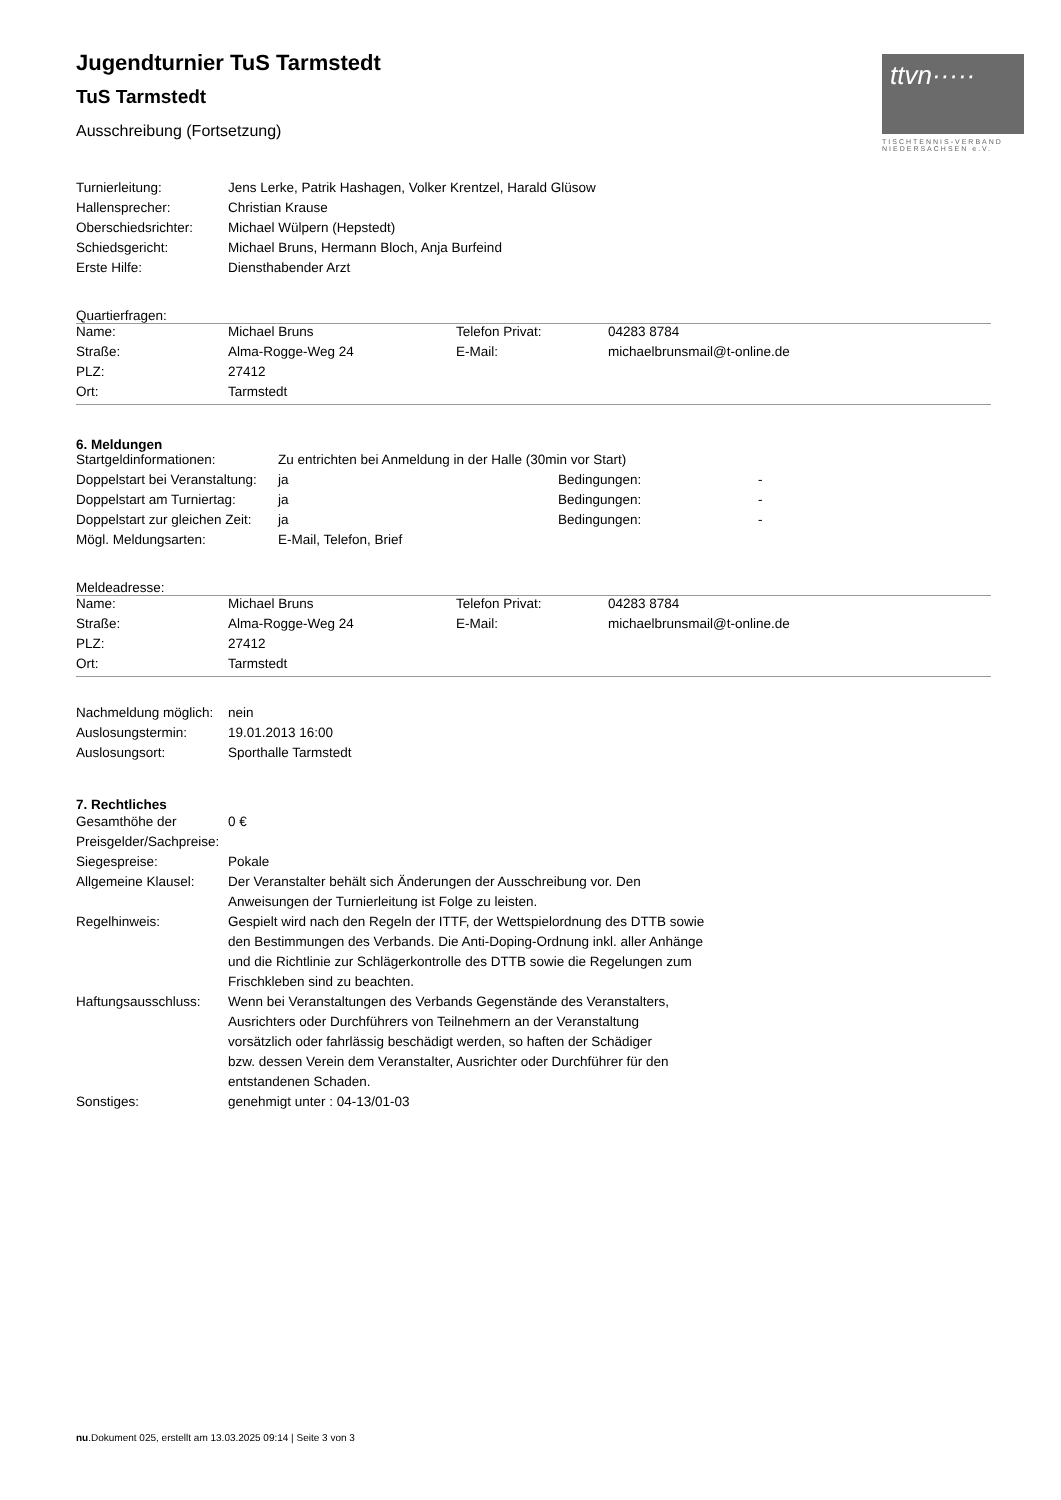ttvn·····
TISCHTENNIS-VERBAND
NIEDERSACHSEN e.V.
Jugendturnier TuS Tarmstedt
TuS Tarmstedt
Ausschreibung (Fortsetzung)
| Turnierleitung: | Jens Lerke, Patrik Hashagen, Volker Krentzel, Harald Glüsow |
| Hallensprecher: | Christian Krause |
| Oberschiedsrichter: | Michael Wülpern (Hepstedt) |
| Schiedsgericht: | Michael Bruns, Hermann Bloch, Anja Burfeind |
| Erste Hilfe: | Diensthabender Arzt |
Quartierfragen:
| Name: | Michael Bruns | Telefon Privat: | 04283 8784 |
| Straße: | Alma-Rogge-Weg 24 | E-Mail: | michaelbrunsmail@t-online.de |
| PLZ: | 27412 | | |
| Ort: | Tarmstedt | | |
6. Meldungen
| Startgeldinformationen: | Zu entrichten bei Anmeldung in der Halle (30min vor Start) | | |
| Doppelstart bei Veranstaltung: | ja | Bedingungen: | - |
| Doppelstart am Turniertag: | ja | Bedingungen: | - |
| Doppelstart zur gleichen Zeit: | ja | Bedingungen: | - |
| Mögl. Meldungsarten: | E-Mail, Telefon, Brief | | |
Meldeadresse:
| Name: | Michael Bruns | Telefon Privat: | 04283 8784 |
| Straße: | Alma-Rogge-Weg 24 | E-Mail: | michaelbrunsmail@t-online.de |
| PLZ: | 27412 | | |
| Ort: | Tarmstedt | | |
| Nachmeldung möglich: | nein |
| Auslosungstermin: | 19.01.2013 16:00 |
| Auslosungsort: | Sporthalle Tarmstedt |
7. Rechtliches
| Gesamthöhe der Preisgelder/Sachpreise: | 0 € |
| Siegespreise: | Pokale |
| Allgemeine Klausel: | Der Veranstalter behält sich Änderungen der Ausschreibung vor. Den Anweisungen der Turnierleitung ist Folge zu leisten. |
| Regelhinweis: | Gespielt wird nach den Regeln der ITTF, der Wettspielordnung des DTTB sowie den Bestimmungen des Verbands. Die Anti-Doping-Ordnung inkl. aller Anhänge und die Richtlinie zur Schlägerkontrolle des DTTB sowie die Regelungen zum Frischkleben sind zu beachten. |
| Haftungsausschluss: | Wenn bei Veranstaltungen des Verbands Gegenstände des Veranstalters, Ausrichters oder Durchführers von Teilnehmern an der Veranstaltung vorsätzlich oder fahrlässig beschädigt werden, so haften der Schädiger bzw. dessen Verein dem Veranstalter, Ausrichter oder Durchführer für den entstandenen Schaden. |
| Sonstiges: | genehmigt unter : 04-13/01-03 |
nu.Dokument 025, erstellt am 13.03.2025 09:14 | Seite 3 von 3